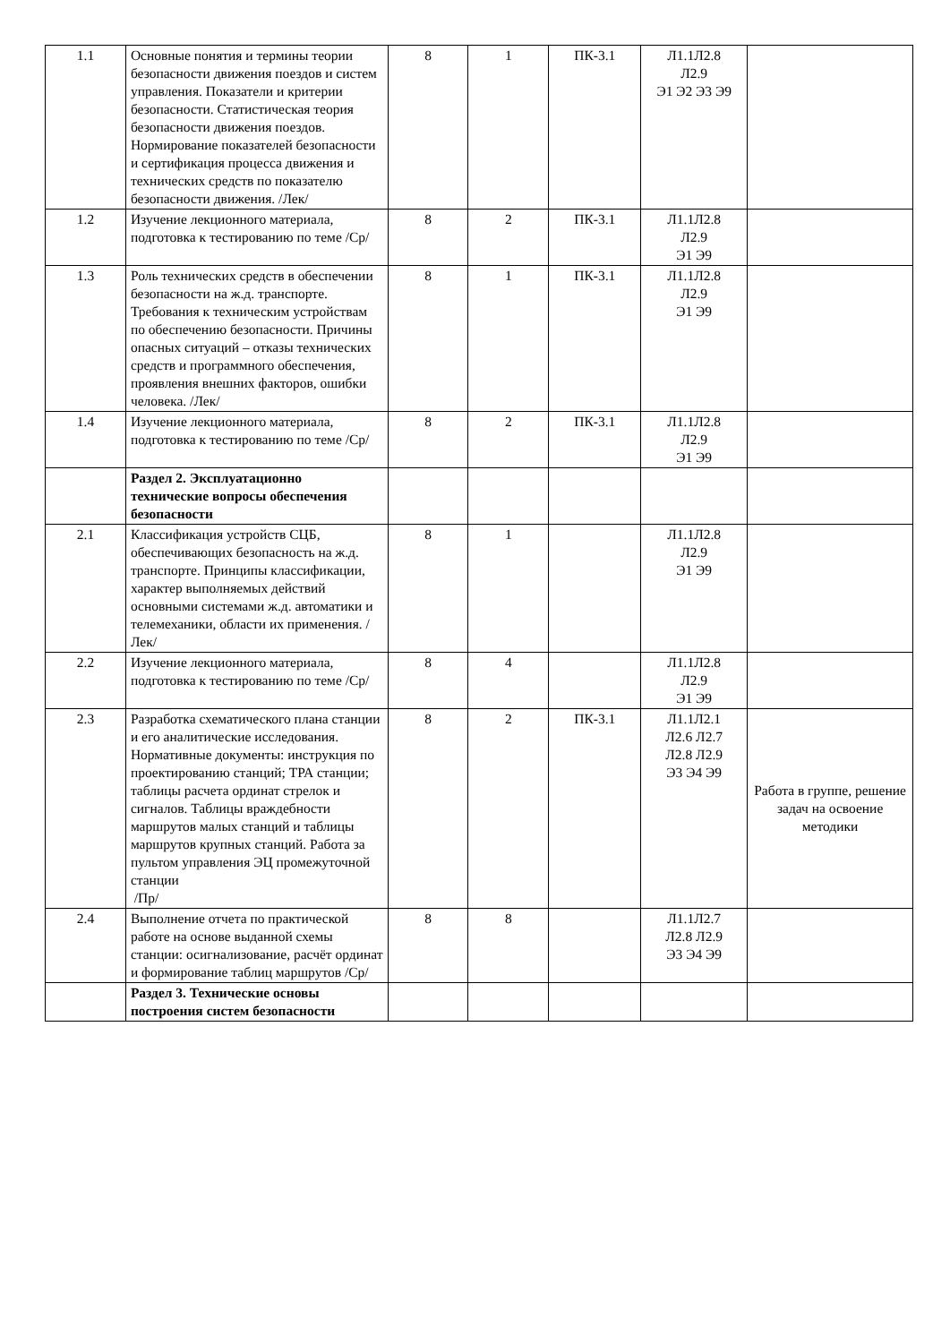| 1.1 | Основные понятия и термины теории безопасности движения поездов и систем управления. Показатели и критерии безопасности. Статистическая теория безопасности движения поездов. Нормирование показателей безопасности и сертификация процесса движения и технических средств по показателю безопасности движения. /Лек/ | 8 | 1 | ПК-3.1 | Л1.1Л2.8 Л2.9 Э1 Э2 Э3 Э9 | |
| 1.2 | Изучение лекционного материала, подготовка к тестированию по теме /Ср/ | 8 | 2 | ПК-3.1 | Л1.1Л2.8 Л2.9 Э1 Э9 | |
| 1.3 | Роль технических средств в обеспечении безопасности на ж.д. транспорте. Требования к техническим устройствам по обеспечению безопасности. Причины опасных ситуаций – отказы технических средств и программного обеспечения, проявления внешних факторов, ошибки человека. /Лек/ | 8 | 1 | ПК-3.1 | Л1.1Л2.8 Л2.9 Э1 Э9 | |
| 1.4 | Изучение лекционного материала, подготовка к тестированию по теме /Ср/ | 8 | 2 | ПК-3.1 | Л1.1Л2.8 Л2.9 Э1 Э9 | |
| | Раздел 2. Эксплуатационно технические вопросы обеспечения безопасности | | | | | |
| 2.1 | Классификация устройств СЦБ, обеспечивающих безопасность на ж.д. транспорте. Принципы классификации, характер выполняемых действий основными системами ж.д. автоматики и телемеханики, области их применения. /Лек/ | 8 | 1 | | Л1.1Л2.8 Л2.9 Э1 Э9 | |
| 2.2 | Изучение лекционного материала, подготовка к тестированию по теме /Ср/ | 8 | 4 | | Л1.1Л2.8 Л2.9 Э1 Э9 | |
| 2.3 | Разработка схематического плана станции и его аналитические исследования. Нормативные документы: инструкция по проектированию станций; ТРА станции; таблицы расчета ординат стрелок и сигналов. Таблицы враждебности маршрутов малых станций и таблицы маршрутов крупных станций. Работа за пультом управления ЭЦ промежуточной станции /Пр/ | 8 | 2 | ПК-3.1 | Л1.1Л2.1 Л2.6 Л2.7 Л2.8 Л2.9 Э3 Э4 Э9 | Работа в группе, решение задач на освоение методики |
| 2.4 | Выполнение отчета по практической работе на основе выданной схемы станции: осигнализование, расчёт ординат и формирование таблиц маршрутов /Ср/ | 8 | 8 | | Л1.1Л2.7 Л2.8 Л2.9 Э3 Э4 Э9 | |
| | Раздел 3. Технические основы построения систем безопасности | | | | | |